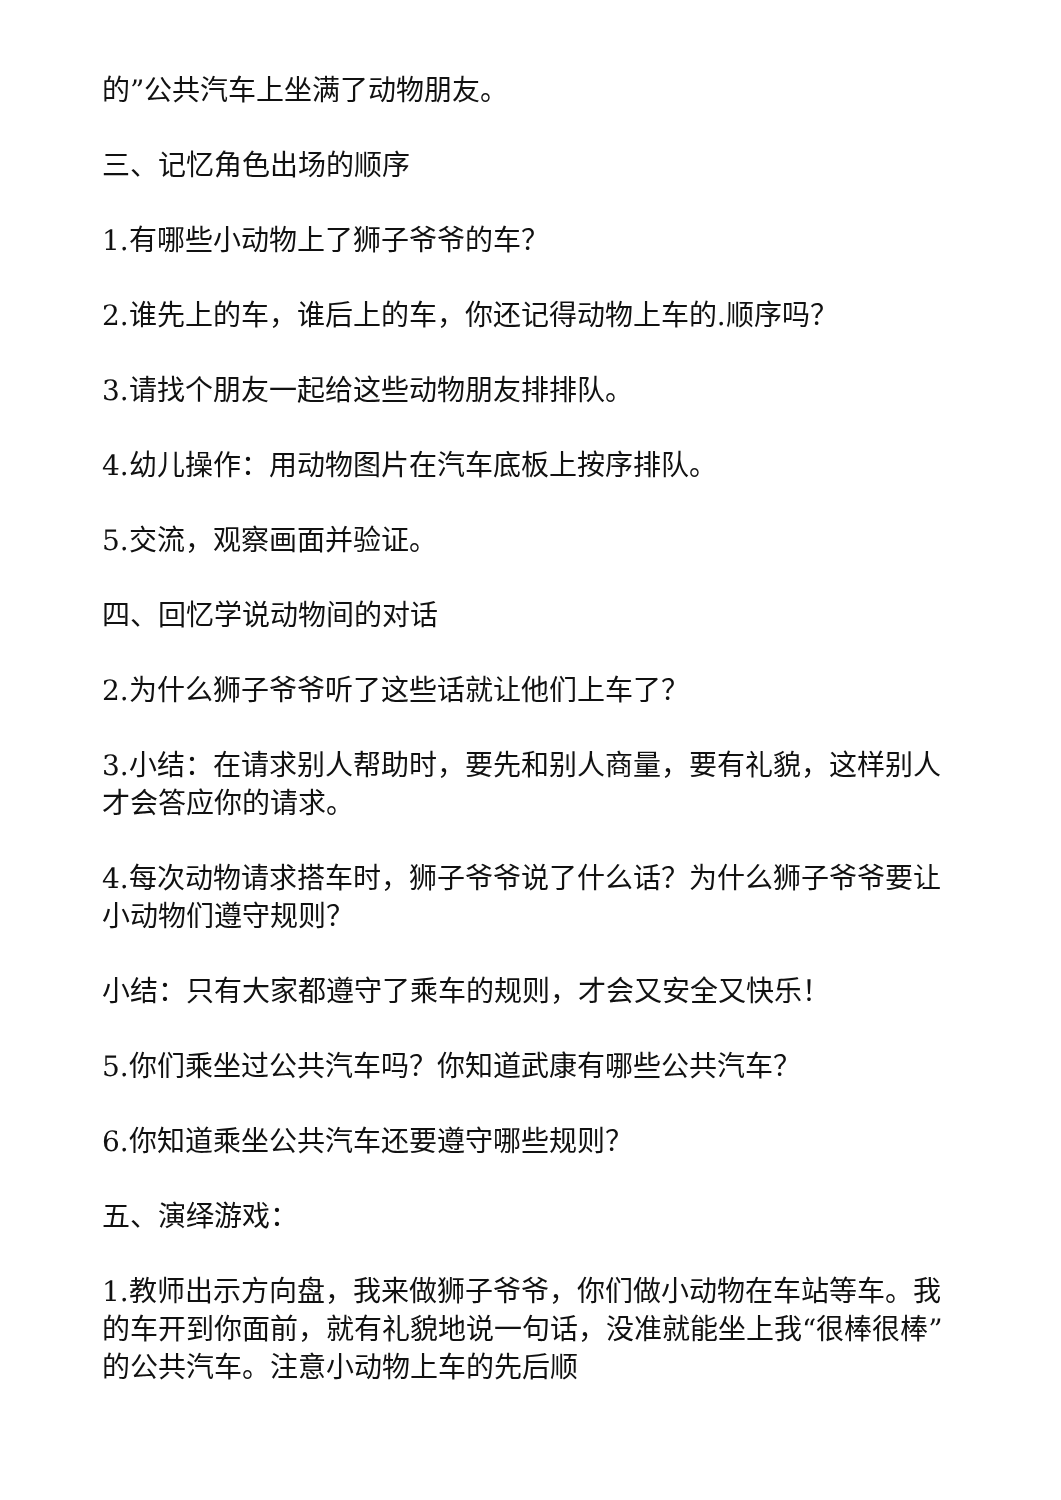的”公共汽车上坐满了动物朋友。
三、记忆角色出场的顺序
1.有哪些小动物上了狮子爷爷的车？
2.谁先上的车，谁后上的车，你还记得动物上车的.顺序吗？
3.请找个朋友一起给这些动物朋友排排队。
4.幼儿操作：用动物图片在汽车底板上按序排队。
5.交流，观察画面并验证。
四、回忆学说动物间的对话
2.为什么狮子爷爷听了这些话就让他们上车了？
3.小结：在请求别人帮助时，要先和别人商量，要有礼貌，这样别人才会答应你的请求。
4.每次动物请求搭车时，狮子爷爷说了什么话？为什么狮子爷爷要让小动物们遵守规则？
小结：只有大家都遵守了乘车的规则，才会又安全又快乐！
5.你们乘坐过公共汽车吗？你知道武康有哪些公共汽车？
6.你知道乘坐公共汽车还要遵守哪些规则？
五、演绎游戏：
1.教师出示方向盘，我来做狮子爷爷，你们做小动物在车站等车。我的车开到你面前，就有礼貌地说一句话，没准就能坐上我“很棒很棒”的公共汽车。注意小动物上车的先后顺